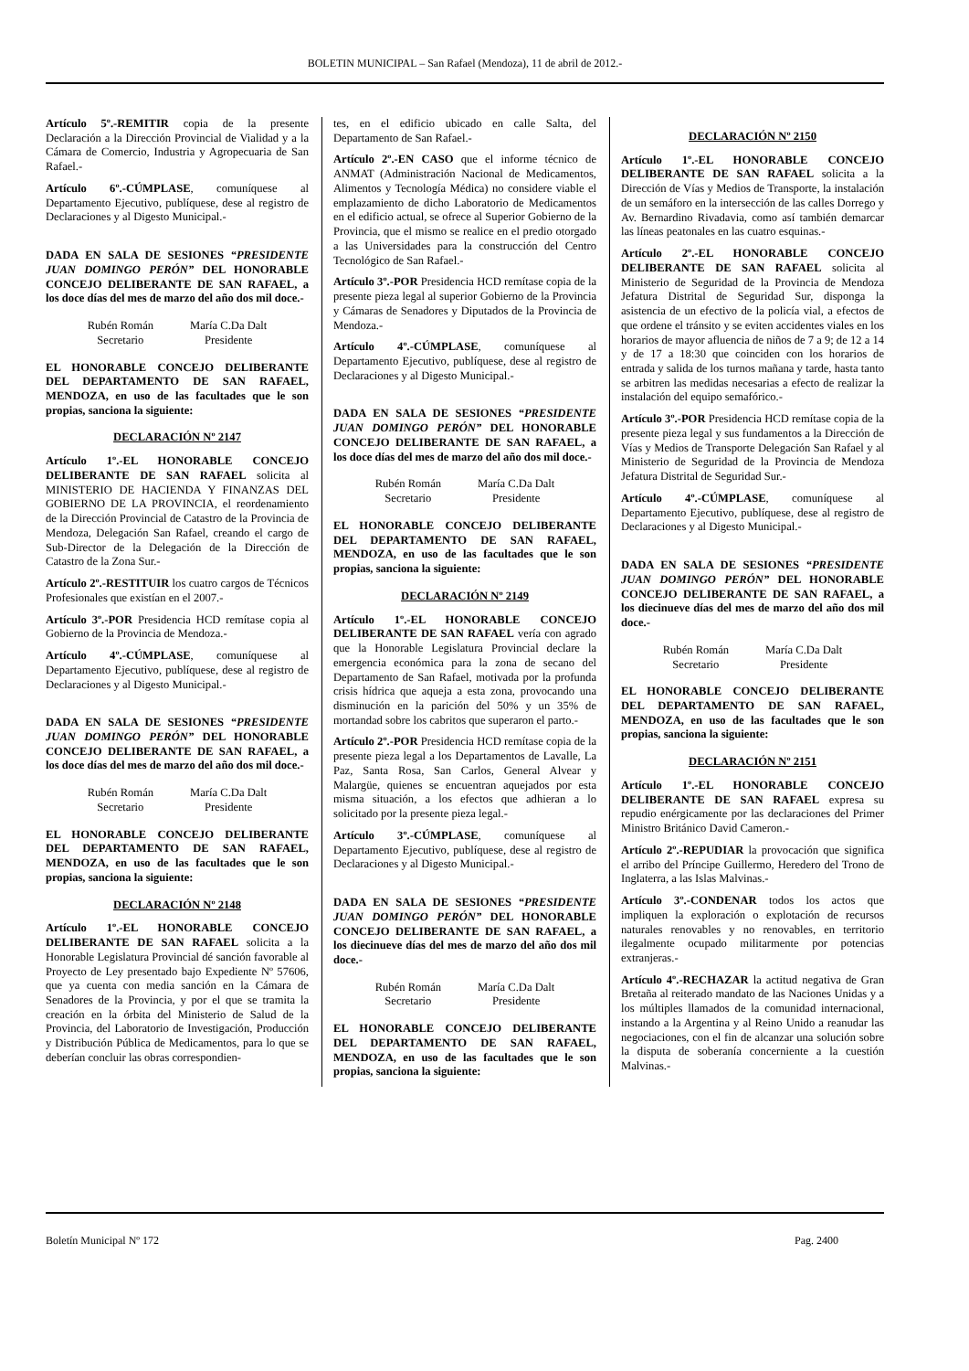BOLETIN MUNICIPAL – San Rafael (Mendoza), 11 de abril de 2012.-
Artículo 5º.-REMITIR copia de la presente Declaración a la Dirección Provincial de Vialidad y a la Cámara de Comercio, Industria y Agropecuaria de San Rafael.-
Artículo 6º.-CÚMPLASE, comuníquese al Departamento Ejecutivo, publíquese, dese al registro de Declaraciones y al Digesto Municipal.-
DADA EN SALA DE SESIONES “PRESIDENTE JUAN DOMINGO PERÓN” DEL HONORABLE CONCEJO DELIBERANTE DE SAN RAFAEL, a los doce días del mes de marzo del año dos mil doce.-
Rubén Román
Secretario
María C.Da Dalt
Presidente
EL HONORABLE CONCEJO DELIBERANTE DEL DEPARTAMENTO DE SAN RAFAEL, MENDOZA, en uso de las facultades que le son propias, sanciona la siguiente:
DECLARACIÓN Nº 2147
Artículo 1º.-EL HONORABLE CONCEJO DELIBERANTE DE SAN RAFAEL solicita al MINISTERIO DE HACIENDA Y FINANZAS DEL GOBIERNO DE LA PROVINCIA, el reordenamiento de la Dirección Provincial de Catastro de la Provincia de Mendoza, Delegación San Rafael, creando el cargo de Sub-Director de la Delegación de la Dirección de Catastro de la Zona Sur.-
Artículo 2º.-RESTITUIR los cuatro cargos de Técnicos Profesionales que existían en el 2007.-
Artículo 3º.-POR Presidencia HCD remítase copia al Gobierno de la Provincia de Mendoza.-
Artículo 4º.-CÚMPLASE, comuníquese al Departamento Ejecutivo, publíquese, dese al registro de Declaraciones y al Digesto Municipal.-
DADA EN SALA DE SESIONES “PRESIDENTE JUAN DOMINGO PERÓN” DEL HONORABLE CONCEJO DELIBERANTE DE SAN RAFAEL, a los doce días del mes de marzo del año dos mil doce.-
Rubén Román
Secretario
María C.Da Dalt
Presidente
EL HONORABLE CONCEJO DELIBERANTE DEL DEPARTAMENTO DE SAN RAFAEL, MENDOZA, en uso de las facultades que le son propias, sanciona la siguiente:
DECLARACIÓN Nº 2148
Artículo 1º.-EL HONORABLE CONCEJO DELIBERANTE DE SAN RAFAEL solicita a la Honorable Legislatura Provincial dé sanción favorable al Proyecto de Ley presentado bajo Expediente Nº 57606, que ya cuenta con media sanción en la Cámara de Senadores de la Provincia, y por el que se tramita la creación en la órbita del Ministerio de Salud de la Provincia, del Laboratorio de Investigación, Producción y Distribución Pública de Medicamentos, para lo que se deberían concluir las obras correspondien-
tes, en el edificio ubicado en calle Salta, del Departamento de San Rafael.-
Artículo 2º.-EN CASO que el informe técnico de ANMAT (Administración Nacional de Medicamentos, Alimentos y Tecnología Médica) no considere viable el emplazamiento de dicho Laboratorio de Medicamentos en el edificio actual, se ofrece al Superior Gobierno de la Provincia, que el mismo se realice en el predio otorgado a las Universidades para la construcción del Centro Tecnológico de San Rafael.-
Artículo 3º.-POR Presidencia HCD remítase copia de la presente pieza legal al superior Gobierno de la Provincia y Cámaras de Senadores y Diputados de la Provincia de Mendoza.-
Artículo 4º.-CÚMPLASE, comuníquese al Departamento Ejecutivo, publíquese, dese al registro de Declaraciones y al Digesto Municipal.-
DADA EN SALA DE SESIONES “PRESIDENTE JUAN DOMINGO PERÓN” DEL HONORABLE CONCEJO DELIBERANTE DE SAN RAFAEL, a los doce días del mes de marzo del año dos mil doce.-
Rubén Román
Secretario
María C.Da Dalt
Presidente
EL HONORABLE CONCEJO DELIBERANTE DEL DEPARTAMENTO DE SAN RAFAEL, MENDOZA, en uso de las facultades que le son propias, sanciona la siguiente:
DECLARACIÓN Nº 2149
Artículo 1º.-EL HONORABLE CONCEJO DELIBERANTE DE SAN RAFAEL vería con agrado que la Honorable Legislatura Provincial declare la emergencia económica para la zona de secano del Departamento de San Rafael, motivada por la profunda crisis hídrica que aqueja a esta zona, provocando una disminución en la parición del 50% y un 35% de mortandad sobre los cabritos que superaron el parto.-
Artículo 2º.-POR Presidencia HCD remítase copia de la presente pieza legal a los Departamentos de Lavalle, La Paz, Santa Rosa, San Carlos, General Alvear y Malargüe, quienes se encuentran aquejados por esta misma situación, a los efectos que adhieran a lo solicitado por la presente pieza legal.-
Artículo 3º.-CÚMPLASE, comuníquese al Departamento Ejecutivo, publíquese, dese al registro de Declaraciones y al Digesto Municipal.-
DADA EN SALA DE SESIONES “PRESIDENTE JUAN DOMINGO PERÓN” DEL HONORABLE CONCEJO DELIBERANTE DE SAN RAFAEL, a los diecinueve días del mes de marzo del año dos mil doce.-
Rubén Román
Secretario
María C.Da Dalt
Presidente
EL HONORABLE CONCEJO DELIBERANTE DEL DEPARTAMENTO DE SAN RAFAEL, MENDOZA, en uso de las facultades que le son propias, sanciona la siguiente:
DECLARACIÓN Nº 2150
Artículo 1º.-EL HONORABLE CONCEJO DELIBERANTE DE SAN RAFAEL solicita a la Dirección de Vías y Medios de Transporte, la instalación de un semáforo en la intersección de las calles Dorrego y Av. Bernardino Rivadavia, como así también demarcar las líneas peatonales en las cuatro esquinas.-
Artículo 2º.-EL HONORABLE CONCEJO DELIBERANTE DE SAN RAFAEL solicita al Ministerio de Seguridad de la Provincia de Mendoza Jefatura Distrital de Seguridad Sur, disponga la asistencia de un efectivo de la policía vial, a efectos de que ordene el tránsito y se eviten accidentes viales en los horarios de mayor afluencia de niños de 7 a 9; de 12 a 14 y de 17 a 18:30 que coinciden con los horarios de entrada y salida de los turnos mañana y tarde, hasta tanto se arbitren las medidas necesarias a efecto de realizar la instalación del equipo semafórico.-
Artículo 3º.-POR Presidencia HCD remítase copia de la presente pieza legal y sus fundamentos a la Dirección de Vías y Medios de Transporte Delegación San Rafael y al Ministerio de Seguridad de la Provincia de Mendoza Jefatura Distrital de Seguridad Sur.-
Artículo 4º.-CÚMPLASE, comuníquese al Departamento Ejecutivo, publíquese, dese al registro de Declaraciones y al Digesto Municipal.-
DADA EN SALA DE SESIONES “PRESIDENTE JUAN DOMINGO PERÓN” DEL HONORABLE CONCEJO DELIBERANTE DE SAN RAFAEL, a los diecinueve días del mes de marzo del año dos mil doce.-
Rubén Román
Secretario
María C.Da Dalt
Presidente
EL HONORABLE CONCEJO DELIBERANTE DEL DEPARTAMENTO DE SAN RAFAEL, MENDOZA, en uso de las facultades que le son propias, sanciona la siguiente:
DECLARACIÓN Nº 2151
Artículo 1º.-EL HONORABLE CONCEJO DELIBERANTE DE SAN RAFAEL expresa su repudio enérgicamente por las declaraciones del Primer Ministro Británico David Cameron.-
Artículo 2º.-REPUDIAR la provocación que significa el arribo del Príncipe Guillermo, Heredero del Trono de Inglaterra, a las Islas Malvinas.-
Artículo 3º.-CONDENAR todos los actos que impliquen la exploración o explotación de recursos naturales renovables y no renovables, en territorio ilegalmente ocupado militarmente por potencias extranjeras.-
Artículo 4º.-RECHAZAR la actitud negativa de Gran Bretaña al reiterado mandato de las Naciones Unidas y a los múltiples llamados de la comunidad internacional, instando a la Argentina y al Reino Unido a reanudar las negociaciones, con el fin de alcanzar una solución sobre la disputa de soberanía concerniente a la cuestión Malvinas.-
Boletín Municipal Nº 172 Pag. 2400